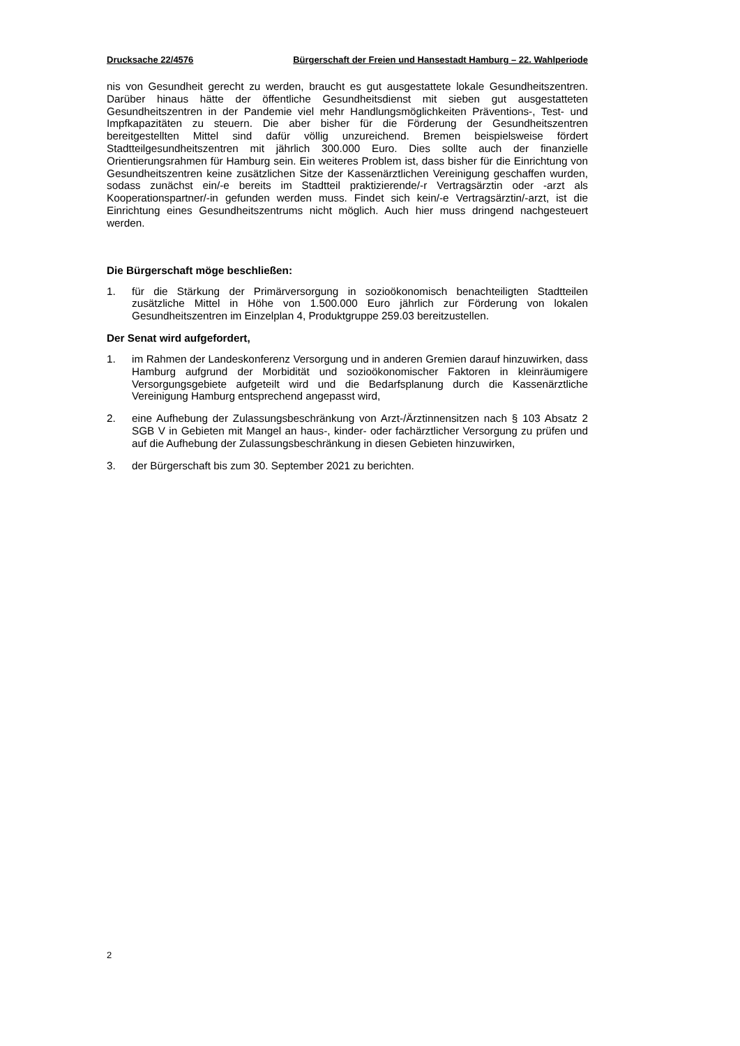Drucksache 22/4576 Bürgerschaft der Freien und Hansestadt Hamburg – 22. Wahlperiode
nis von Gesundheit gerecht zu werden, braucht es gut ausgestattete lokale Gesundheitszentren. Darüber hinaus hätte der öffentliche Gesundheitsdienst mit sieben gut ausgestatteten Gesundheitszentren in der Pandemie viel mehr Handlungsmöglichkeiten Präventions-, Test- und Impfkapazitäten zu steuern. Die aber bisher für die Förderung der Gesundheitszentren bereitgestellten Mittel sind dafür völlig unzureichend. Bremen beispielsweise fördert Stadtteilgesundheitszentren mit jährlich 300.000 Euro. Dies sollte auch der finanzielle Orientierungsrahmen für Hamburg sein. Ein weiteres Problem ist, dass bisher für die Einrichtung von Gesundheitszentren keine zusätzlichen Sitze der Kassenärztlichen Vereinigung geschaffen wurden, sodass zunächst ein/-e bereits im Stadtteil praktizierende/-r Vertragsärztin oder -arzt als Kooperationspartner/-in gefunden werden muss. Findet sich kein/-e Vertragsärztin/-arzt, ist die Einrichtung eines Gesundheitszentrums nicht möglich. Auch hier muss dringend nachgesteuert werden.
Die Bürgerschaft möge beschließen:
1. für die Stärkung der Primärversorgung in sozioökonomisch benachteiligten Stadtteilen zusätzliche Mittel in Höhe von 1.500.000 Euro jährlich zur Förderung von lokalen Gesundheitszentren im Einzelplan 4, Produktgruppe 259.03 bereitzustellen.
Der Senat wird aufgefordert,
1. im Rahmen der Landeskonferenz Versorgung und in anderen Gremien darauf hinzuwirken, dass Hamburg aufgrund der Morbidität und sozioökonomischer Faktoren in kleinräumigere Versorgungsgebiete aufgeteilt wird und die Bedarfsplanung durch die Kassenärztliche Vereinigung Hamburg entsprechend angepasst wird,
2. eine Aufhebung der Zulassungsbeschränkung von Arzt-/Ärztinnensitzen nach § 103 Absatz 2 SGB V in Gebieten mit Mangel an haus-, kinder- oder fachärztlicher Versorgung zu prüfen und auf die Aufhebung der Zulassungsbeschränkung in diesen Gebieten hinzuwirken,
3. der Bürgerschaft bis zum 30. September 2021 zu berichten.
2